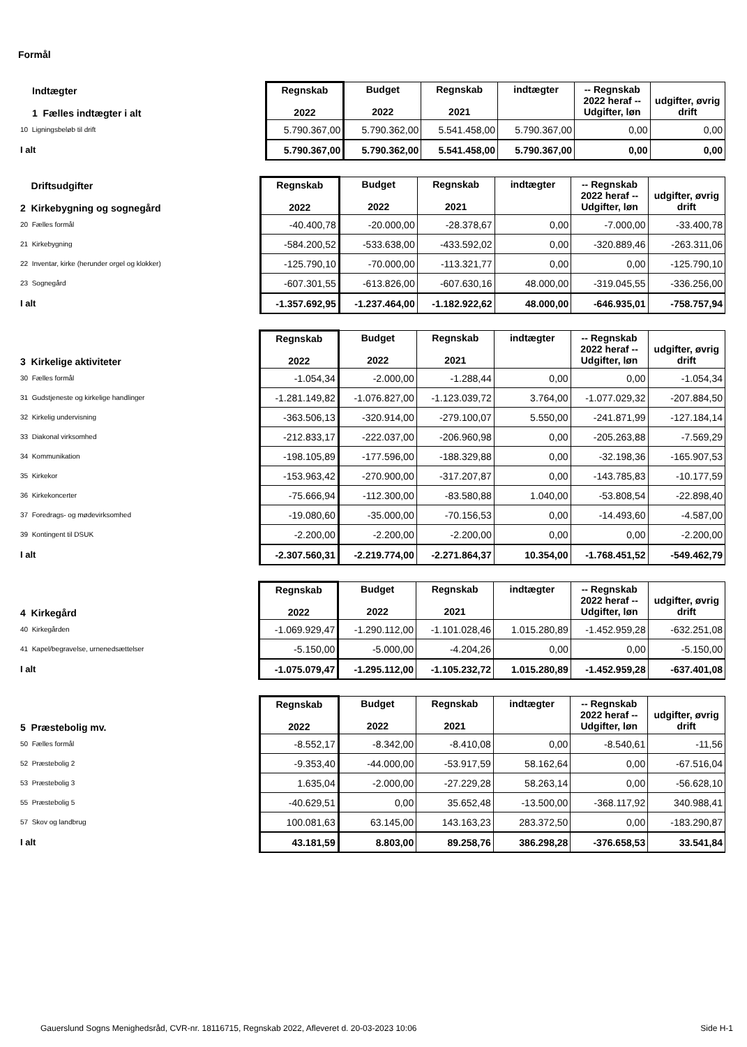Formål
| Indtægter 1 Fælles indtægter i alt | Regnskab 2022 | Budget 2022 | Regnskab 2021 | indtægter | -- Regnskab 2022 heraf -- Udgifter, løn | udgifter, øvrig drift |
| 10 Ligningsbeløb til drift | 5.790.367,00 | 5.790.362,00 | 5.541.458,00 | 5.790.367,00 | 0,00 | 0,00 |
| I alt | 5.790.367,00 | 5.790.362,00 | 5.541.458,00 | 5.790.367,00 | 0,00 | 0,00 |
| Driftsudgifter 2 Kirkebygning og sognegård | Regnskab 2022 | Budget 2022 | Regnskab 2021 | indtægter | -- Regnskab 2022 heraf -- Udgifter, løn | udgifter, øvrig drift |
| 20 Fælles formål | -40.400,78 | -20.000,00 | -28.378,67 | 0,00 | -7.000,00 | -33.400,78 |
| 21 Kirkebygning | -584.200,52 | -533.638,00 | -433.592,02 | 0,00 | -320.889,46 | -263.311,06 |
| 22 Inventar, kirke (herunder orgel og klokker) | -125.790,10 | -70.000,00 | -113.321,77 | 0,00 | 0,00 | -125.790,10 |
| 23 Sognegård | -607.301,55 | -613.826,00 | -607.630,16 | 48.000,00 | -319.045,55 | -336.256,00 |
| I alt | -1.357.692,95 | -1.237.464,00 | -1.182.922,62 | 48.000,00 | -646.935,01 | -758.757,94 |
| 3 Kirkelige aktiviteter | Regnskab 2022 | Budget 2022 | Regnskab 2021 | indtægter | -- Regnskab 2022 heraf -- Udgifter, løn | udgifter, øvrig drift |
| 30 Fælles formål | -1.054,34 | -2.000,00 | -1.288,44 | 0,00 | 0,00 | -1.054,34 |
| 31 Gudstjeneste og kirkelige handlinger | -1.281.149,82 | -1.076.827,00 | -1.123.039,72 | 3.764,00 | -1.077.029,32 | -207.884,50 |
| 32 Kirkelig undervisning | -363.506,13 | -320.914,00 | -279.100,07 | 5.550,00 | -241.871,99 | -127.184,14 |
| 33 Diakonal virksomhed | -212.833,17 | -222.037,00 | -206.960,98 | 0,00 | -205.263,88 | -7.569,29 |
| 34 Kommunikation | -198.105,89 | -177.596,00 | -188.329,88 | 0,00 | -32.198,36 | -165.907,53 |
| 35 Kirkekor | -153.963,42 | -270.900,00 | -317.207,87 | 0,00 | -143.785,83 | -10.177,59 |
| 36 Kirkekoncerter | -75.666,94 | -112.300,00 | -83.580,88 | 1.040,00 | -53.808,54 | -22.898,40 |
| 37 Foredrags- og mødevirksomhed | -19.080,60 | -35.000,00 | -70.156,53 | 0,00 | -14.493,60 | -4.587,00 |
| 39 Kontingent til DSUK | -2.200,00 | -2.200,00 | -2.200,00 | 0,00 | 0,00 | -2.200,00 |
| I alt | -2.307.560,31 | -2.219.774,00 | -2.271.864,37 | 10.354,00 | -1.768.451,52 | -549.462,79 |
| 4 Kirkegård | Regnskab 2022 | Budget 2022 | Regnskab 2021 | indtægter | -- Regnskab 2022 heraf -- Udgifter, løn | udgifter, øvrig drift |
| 40 Kirkegården | -1.069.929,47 | -1.290.112,00 | -1.101.028,46 | 1.015.280,89 | -1.452.959,28 | -632.251,08 |
| 41 Kapel/begravelse, urnenedsættelser | -5.150,00 | -5.000,00 | -4.204,26 | 0,00 | 0,00 | -5.150,00 |
| I alt | -1.075.079,47 | -1.295.112,00 | -1.105.232,72 | 1.015.280,89 | -1.452.959,28 | -637.401,08 |
| 5 Præstebolig mv. | Regnskab 2022 | Budget 2022 | Regnskab 2021 | indtægter | -- Regnskab 2022 heraf -- Udgifter, løn | udgifter, øvrig drift |
| 50 Fælles formål | -8.552,17 | -8.342,00 | -8.410,08 | 0,00 | -8.540,61 | -11,56 |
| 52 Præstebolig 2 | -9.353,40 | -44.000,00 | -53.917,59 | 58.162,64 | 0,00 | -67.516,04 |
| 53 Præstebolig 3 | 1.635,04 | -2.000,00 | -27.229,28 | 58.263,14 | 0,00 | -56.628,10 |
| 55 Præstebolig 5 | -40.629,51 | 0,00 | 35.652,48 | -13.500,00 | -368.117,92 | 340.988,41 |
| 57 Skov og landbrug | 100.081,63 | 63.145,00 | 143.163,23 | 283.372,50 | 0,00 | -183.290,87 |
| I alt | 43.181,59 | 8.803,00 | 89.258,76 | 386.298,28 | -376.658,53 | 33.541,84 |
Gauerslund Sogns Menighedsråd, CVR-nr. 18116715, Regnskab 2022, Afleveret d. 20-03-2023 10:06 Side H-1